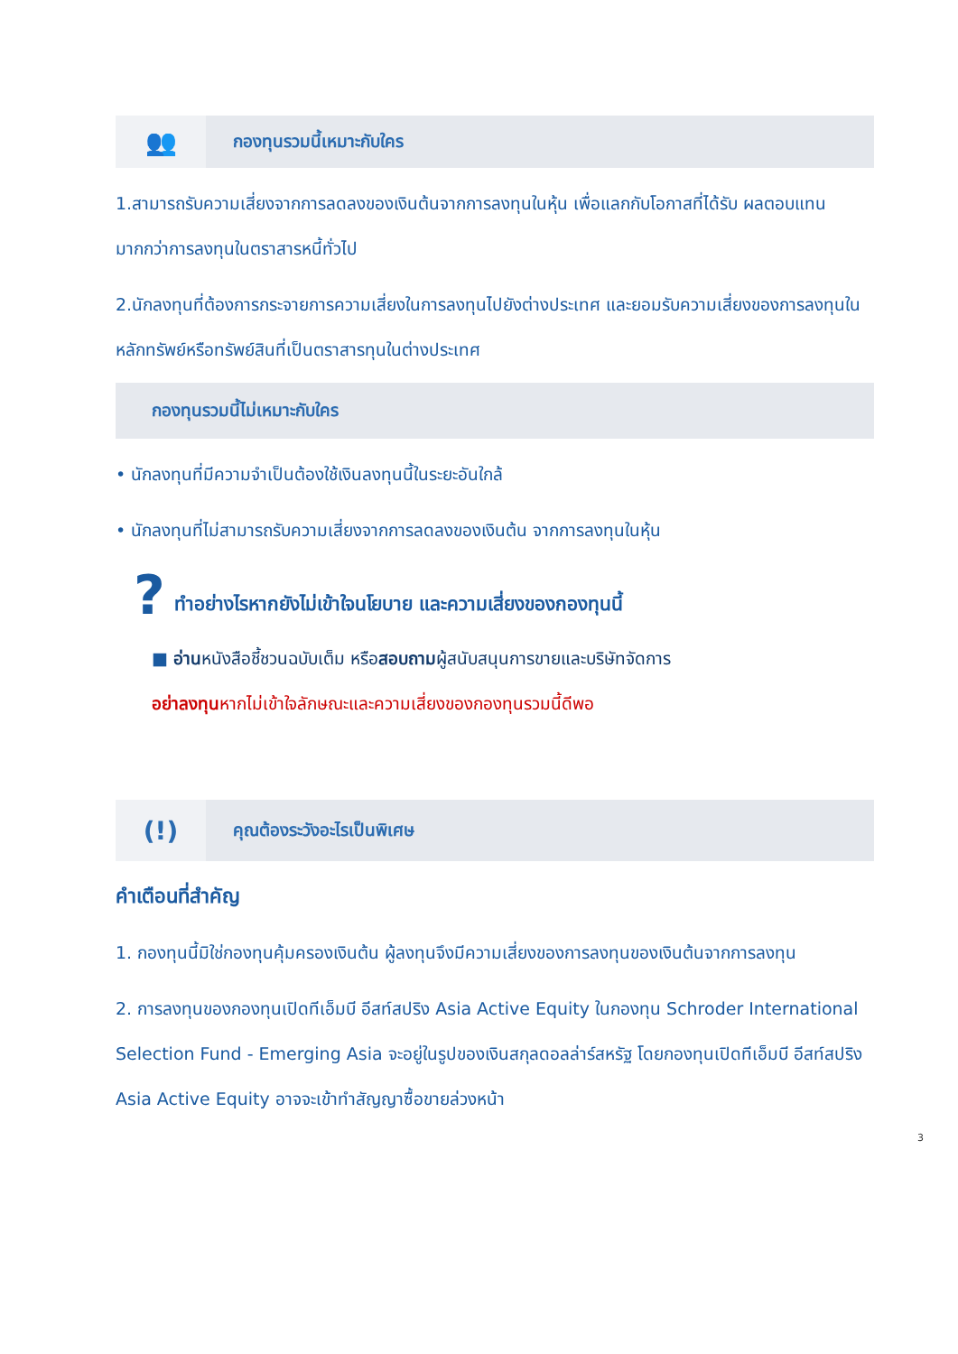👥
กองทุนรวมนี้เหมาะกับใคร
1.สามารถรับความเสี่ยงจากการลดลงของเงินต้นจากการลงทุนในหุ้น เพื่อแลกกับโอกาสที่ได้รับ ผลตอบแทนมากกว่าการลงทุนในตราสารหนี้ทั่วไป
2.นักลงทุนที่ต้องการกระจายการความเสี่ยงในการลงทุนไปยังต่างประเทศ และยอมรับความเสี่ยงของการลงทุนในหลักทรัพย์หรือทรัพย์สินที่เป็นตราสารทุนในต่างประเทศ
กองทุนรวมนี้ไม่เหมาะกับใคร
• นักลงทุนที่มีความจำเป็นต้องใช้เงินลงทุนนี้ในระยะอันใกล้
• นักลงทุนที่ไม่สามารถรับความเสี่ยงจากการลดลงของเงินต้น จากการลงทุนในหุ้น
? ทำอย่างไรหากยังไม่เข้าใจนโยบาย และความเสี่ยงของกองทุนนี้
■ อ่าน หนังสือชี้ชวนฉบับเต็ม หรือ สอบถาม ผู้สนับสนุนการขายและบริษัทจัดการ
อย่าลงทุนหากไม่เข้าใจลักษณะและความเสี่ยงของกองทุนรวมนี้ดีพอ
(!)
คุณต้องระวังอะไรเป็นพิเศษ
คำเตือนที่สำคัญ
1. กองทุนนี้มิใช่กองทุนคุ้มครองเงินต้น ผู้ลงทุนจึงมีความเสี่ยงของการลงทุนของเงินต้นจากการลงทุน
2. การลงทุนของกองทุนเปิดทีเอ็มบี อีสท์สปริง Asia Active Equity ในกองทุน Schroder International Selection Fund - Emerging Asia จะอยู่ในรูปของเงินสกุลดอลล่าร์สหรัฐ โดยกองทุนเปิดทีเอ็มบี อีสท์สปริง Asia Active Equity อาจจะเข้าทำสัญญาซื้อขายล่วงหน้า
3